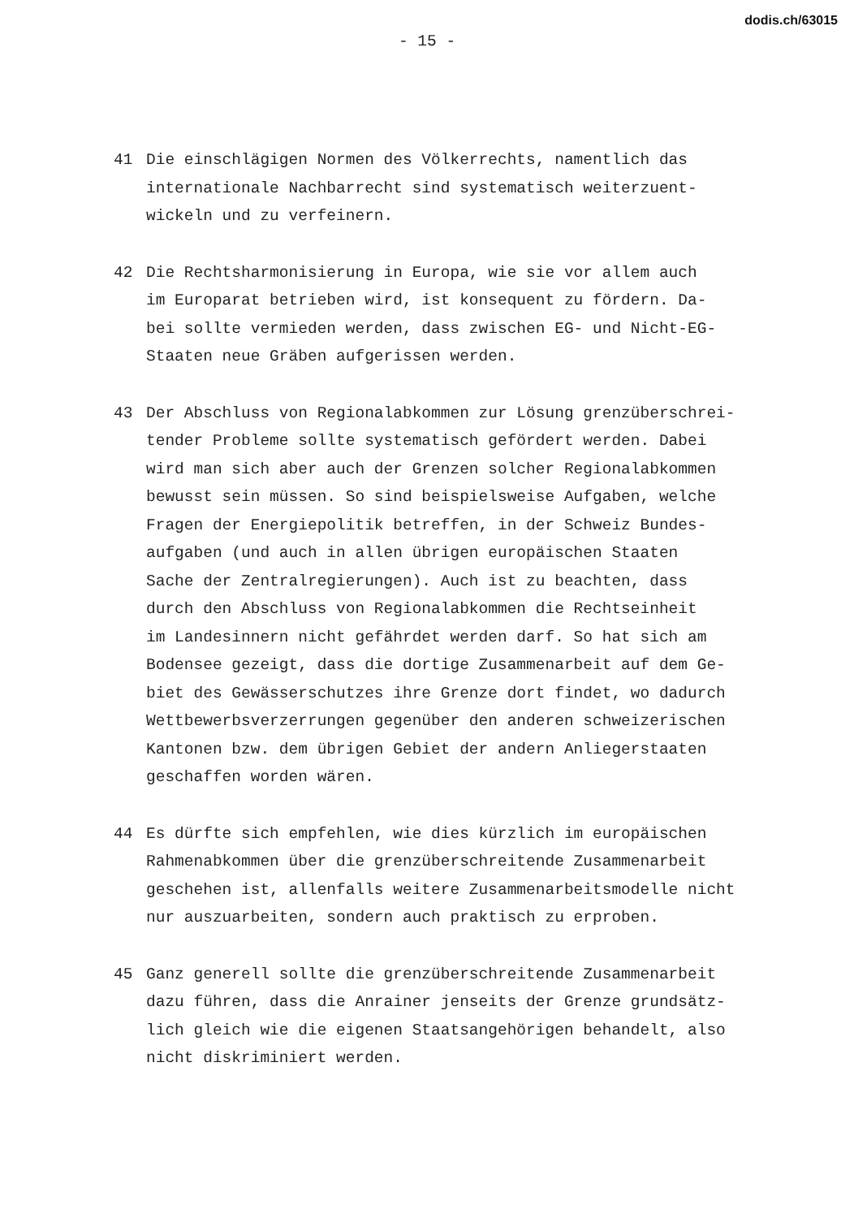dodis.ch/63015
- 15 -
41 Die einschlägigen Normen des Völkerrechts, namentlich das
internationale Nachbarrecht sind systematisch weiterzuent-
wickeln und zu verfeinern.
42 Die Rechtsharmonisierung in Europa, wie sie vor allem auch
im Europarat betrieben wird, ist konsequent zu fördern. Da-
bei sollte vermieden werden, dass zwischen EG- und Nicht-EG-
Staaten neue Gräben aufgerissen werden.
43 Der Abschluss von Regionalabkommen zur Lösung grenzüberschrei-
tender Probleme sollte systematisch gefördert werden. Dabei
wird man sich aber auch der Grenzen solcher Regionalabkommen
bewusst sein müssen. So sind beispielsweise Aufgaben, welche
Fragen der Energiepolitik betreffen, in der Schweiz Bundes-
aufgaben (und auch in allen übrigen europäischen Staaten
Sache der Zentralregierungen). Auch ist zu beachten, dass
durch den Abschluss von Regionalabkommen die Rechtseinheit
im Landesinnern nicht gefährdet werden darf. So hat sich am
Bodensee gezeigt, dass die dortige Zusammenarbeit auf dem Ge-
biet des Gewässerschutzes ihre Grenze dort findet, wo dadurch
Wettbewerbsverzerrungen gegenüber den anderen schweizerischen
Kantonen bzw. dem übrigen Gebiet der andern Anliegerstaaten
geschaffen worden wären.
44 Es dürfte sich empfehlen, wie dies kürzlich im europäischen
Rahmenabkommen über die grenzüberschreitende Zusammenarbeit
geschehen ist, allenfalls weitere Zusammenarbeitsmodelle nicht
nur auszuarbeiten, sondern auch praktisch zu erproben.
45 Ganz generell sollte die grenzüberschreitende Zusammenarbeit
dazu führen, dass die Anrainer jenseits der Grenze grundsätz-
lich gleich wie die eigenen Staatsangehörigen behandelt, also
nicht diskriminiert werden.